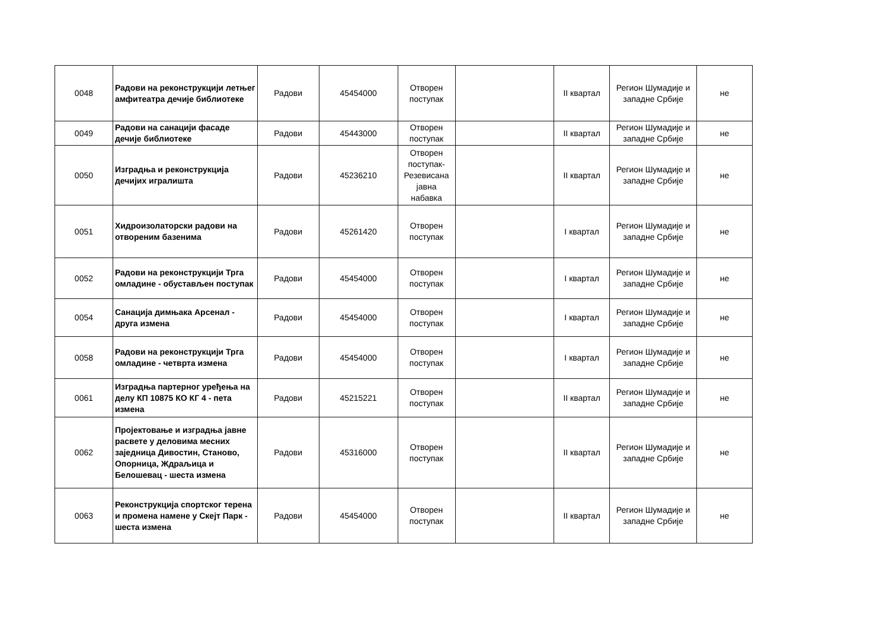| 0048 | Радови на реконструкцији летњег амфитеатра дечије библиотеке | Радови | 45454000 | Отворен поступак | | II квартал | Регион Шумадије и западне Србије | не |
| 0049 | Радови на санацији фасаде дечије библиотеке | Радови | 45443000 | Отворен поступак | | II квартал | Регион Шумадије и западне Србије | не |
| 0050 | Изградња и реконструкција дечијих игралишта | Радови | 45236210 | Отворен поступак-Резевисана јавна набавка | | II квартал | Регион Шумадије и западне Србије | не |
| 0051 | Хидроизолаторски радови на отвореним базенима | Радови | 45261420 | Отворен поступак | | I квартал | Регион Шумадије и западне Србије | не |
| 0052 | Радови на реконструкцији Трга омладине - обустављен поступак | Радови | 45454000 | Отворен поступак | | I квартал | Регион Шумадије и западне Србије | не |
| 0054 | Санација димњака Арсенал - друга измена | Радови | 45454000 | Отворен поступак | | I квартал | Регион Шумадије и западне Србије | не |
| 0058 | Радови на реконструкцији Трга омладине - четврта измена | Радови | 45454000 | Отворен поступак | | I квартал | Регион Шумадије и западне Србије | не |
| 0061 | Изградња партерног уређења на делу КП 10875 КО КГ 4 - пета измена | Радови | 45215221 | Отворен поступак | | II квартал | Регион Шумадије и западне Србије | не |
| 0062 | Пројектовање и изградња јавне расвете у деловима месних заједница Дивостин, Станово, Опорница, Ждраљица и Белошевац - шеста измена | Радови | 45316000 | Отворен поступак | | II квартал | Регион Шумадије и западне Србије | не |
| 0063 | Реконструкција спортског терена и промена намене у Скејт Парк - шеста измена | Радови | 45454000 | Отворен поступак | | II квартал | Регион Шумадије и западне Србије | не |